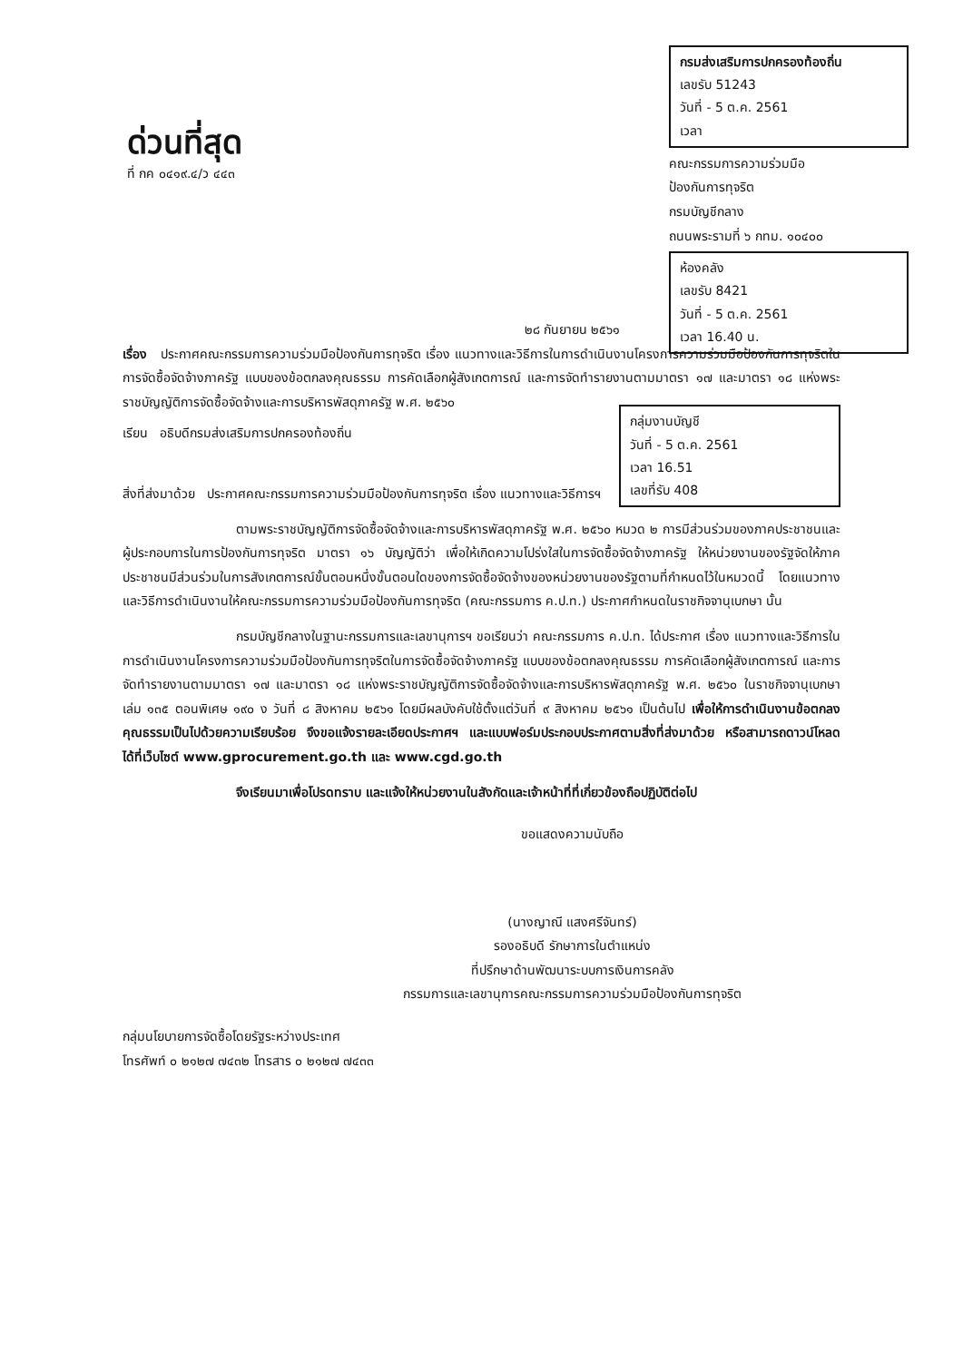ด่วนที่สุด
ที่ กค ๐๔๑๙.๔/ว ๔๔๓
กรมส่งเสริมการปกครองท้องถิ่น
เลขรับ 51243
วันที่ - 5 ต.ค. 2561
เวลา
คณะกรรมการความร่วมมือ
ป้องกันการทุจริต
กรมบัญชีกลาง
ถนนพระรามที่ ๖ กทม. ๑๐๔๐๐
ห้องคลัง
เลขรับ 8421
วันที่ - 5 ต.ค. 2561
เวลา 16.40 น.
๒๘ กันยายน ๒๕๖๑
เรื่อง ประกาศคณะกรรมการความร่วมมือป้องกันการทุจริต เรื่อง แนวทางและวิธีการในการดำเนินงานโครงการความร่วมมือป้องกันการทุจริตในการจัดซื้อจัดจ้างภาครัฐ แบบของข้อตกลงคุณธรรม การคัดเลือกผู้สังเกตการณ์ และการจัดทำรายงานตามมาตรา ๑๗ และมาตรา ๑๘ แห่งพระราชบัญญัติการจัดซื้อจัดจ้างและการบริหารพัสดุภาครัฐ พ.ศ. ๒๕๖๐
กลุ่มงานบัญชี
วันที่ - 5 ต.ค. 2561
เวลา 16.51
เลขที่รับ 408
เรียน อธิบดีกรมส่งเสริมการปกครองท้องถิ่น
สิ่งที่ส่งมาด้วย ประกาศคณะกรรมการความร่วมมือป้องกันการทุจริต เรื่อง แนวทางและวิธีการฯ
ตามพระราชบัญญัติการจัดซื้อจัดจ้างและการบริหารพัสดุภาครัฐ พ.ศ. ๒๕๖๐ หมวด ๒ การมีส่วนร่วมของภาคประชาชนและผู้ประกอบการในการป้องกันการทุจริต มาตรา ๑๖ บัญญัติว่า เพื่อให้เกิดความโปร่งใสในการจัดซื้อจัดจ้างภาครัฐ ให้หน่วยงานของรัฐจัดให้ภาคประชาชนมีส่วนร่วมในการสังเกตการณ์ขั้นตอนหนึ่งขั้นตอนใดของการจัดซื้อจัดจ้างของหน่วยงานของรัฐตามที่กำหนดไว้ในหมวดนี้ โดยแนวทางและวิธีการดำเนินงานให้คณะกรรมการความร่วมมือป้องกันการทุจริต (คณะกรรมการ ค.ป.ท.) ประกาศกำหนดในราชกิจจานุเบกษา นั้น
กรมบัญชีกลางในฐานะกรรมการและเลขานุการฯ ขอเรียนว่า คณะกรรมการ ค.ป.ท. ได้ประกาศ เรื่อง แนวทางและวิธีการในการดำเนินงานโครงการความร่วมมือป้องกันการทุจริตในการจัดซื้อจัดจ้างภาครัฐ แบบของข้อตกลงคุณธรรม การคัดเลือกผู้สังเกตการณ์ และการจัดทำรายงานตามมาตรา ๑๗ และมาตรา ๑๘ แห่งพระราชบัญญัติการจัดซื้อจัดจ้างและการบริหารพัสดุภาครัฐ พ.ศ. ๒๕๖๐ ในราชกิจจานุเบกษา เล่ม ๑๓๕ ตอนพิเศษ ๑๙๐ ง วันที่ ๘ สิงหาคม ๒๕๖๑ โดยมีผลบังคับใช้ตั้งแต่วันที่ ๙ สิงหาคม ๒๕๖๑ เป็นต้นไป เพื่อให้การดำเนินงานข้อตกลงคุณธรรมเป็นไปด้วยความเรียบร้อย จึงขอแจ้งรายละเอียดประกาศฯ และแบบฟอร์มประกอบประกาศตามสิ่งที่ส่งมาด้วย หรือสามารถดาวน์โหลดได้ที่เว็บไซต์ www.gprocurement.go.th และ www.cgd.go.th
จึงเรียนมาเพื่อโปรดทราบ และแจ้งให้หน่วยงานในสังกัดและเจ้าหน้าที่ที่เกี่ยวข้องถือปฏิบัติต่อไป
ขอแสดงความนับถือ
(นางญาณี แสงศรีจันทร์)
รองอธิบดี รักษาการในตำแหน่ง
ที่ปรึกษาด้านพัฒนาระบบการเงินการคลัง
กรรมการและเลขานุการคณะกรรมการความร่วมมือป้องกันการทุจริต
กลุ่มนโยบายการจัดซื้อโดยรัฐระหว่างประเทศ
โทรศัพท์ ๐ ๒๑๒๗ ๗๔๓๒ โทรสาร ๐ ๒๑๒๗ ๗๔๓๓